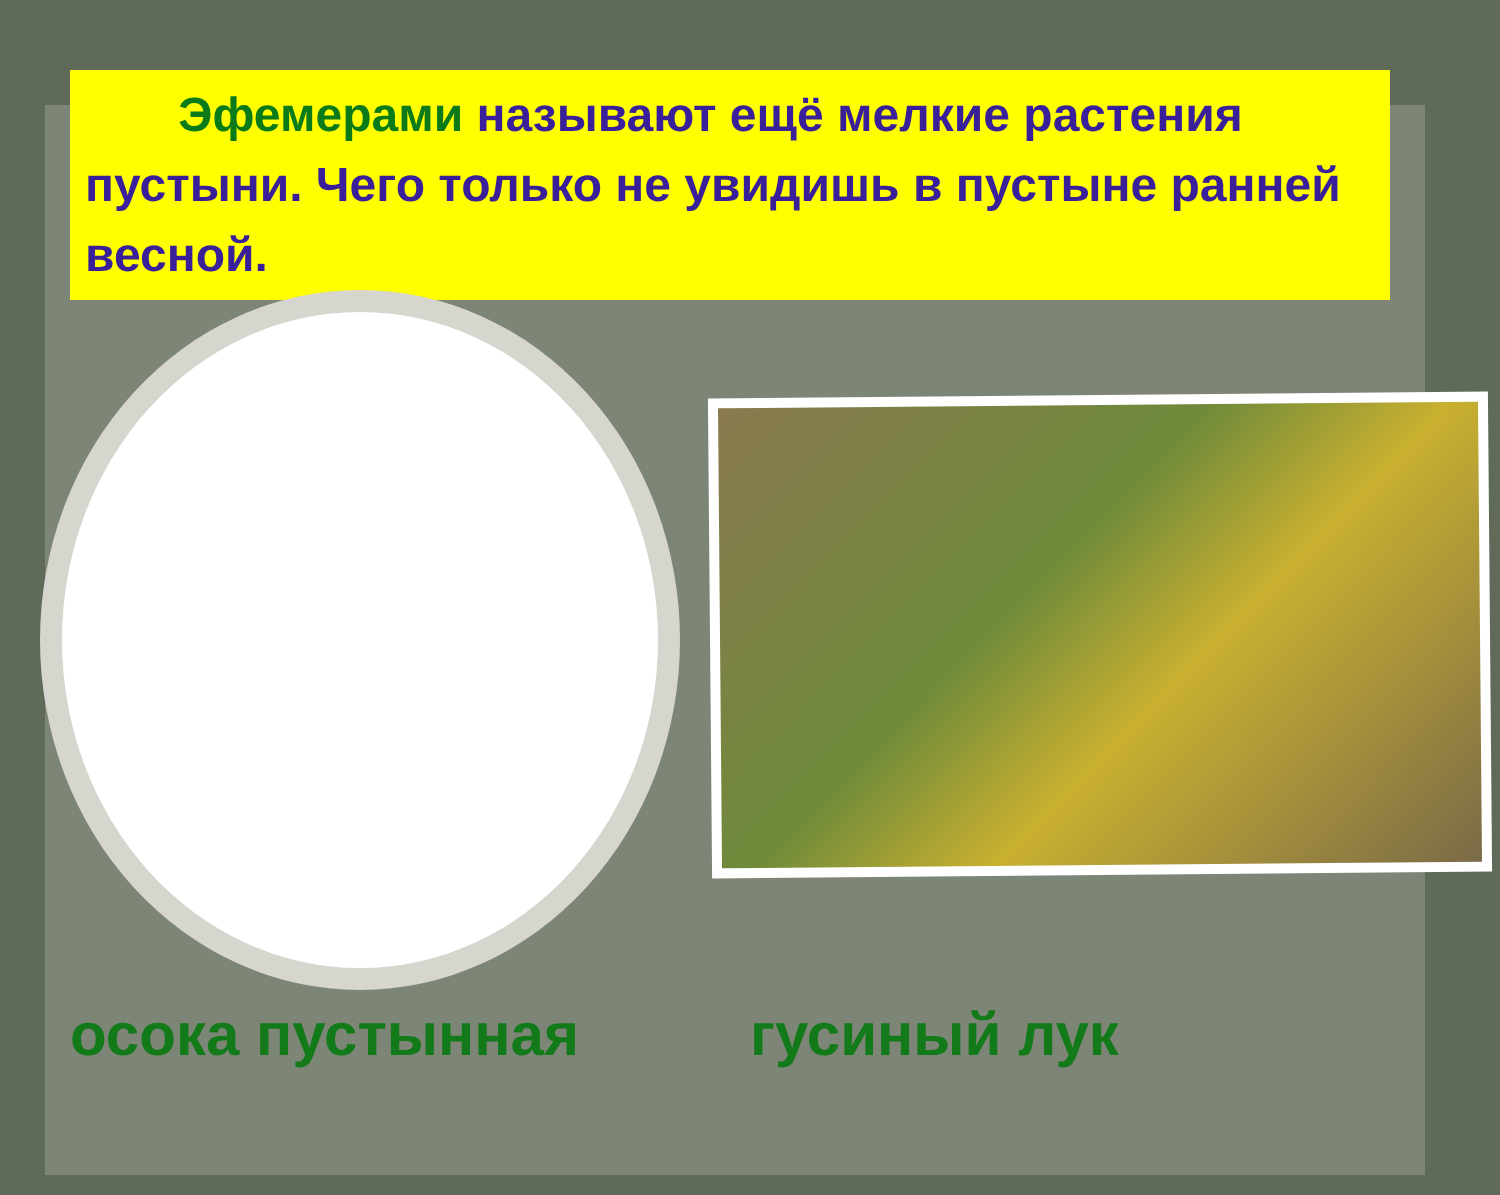Эфемерами называют ещё мелкие растения пустыни. Чего только не увидишь в пустыне ранней весной.
осока пустынная гусиный лук